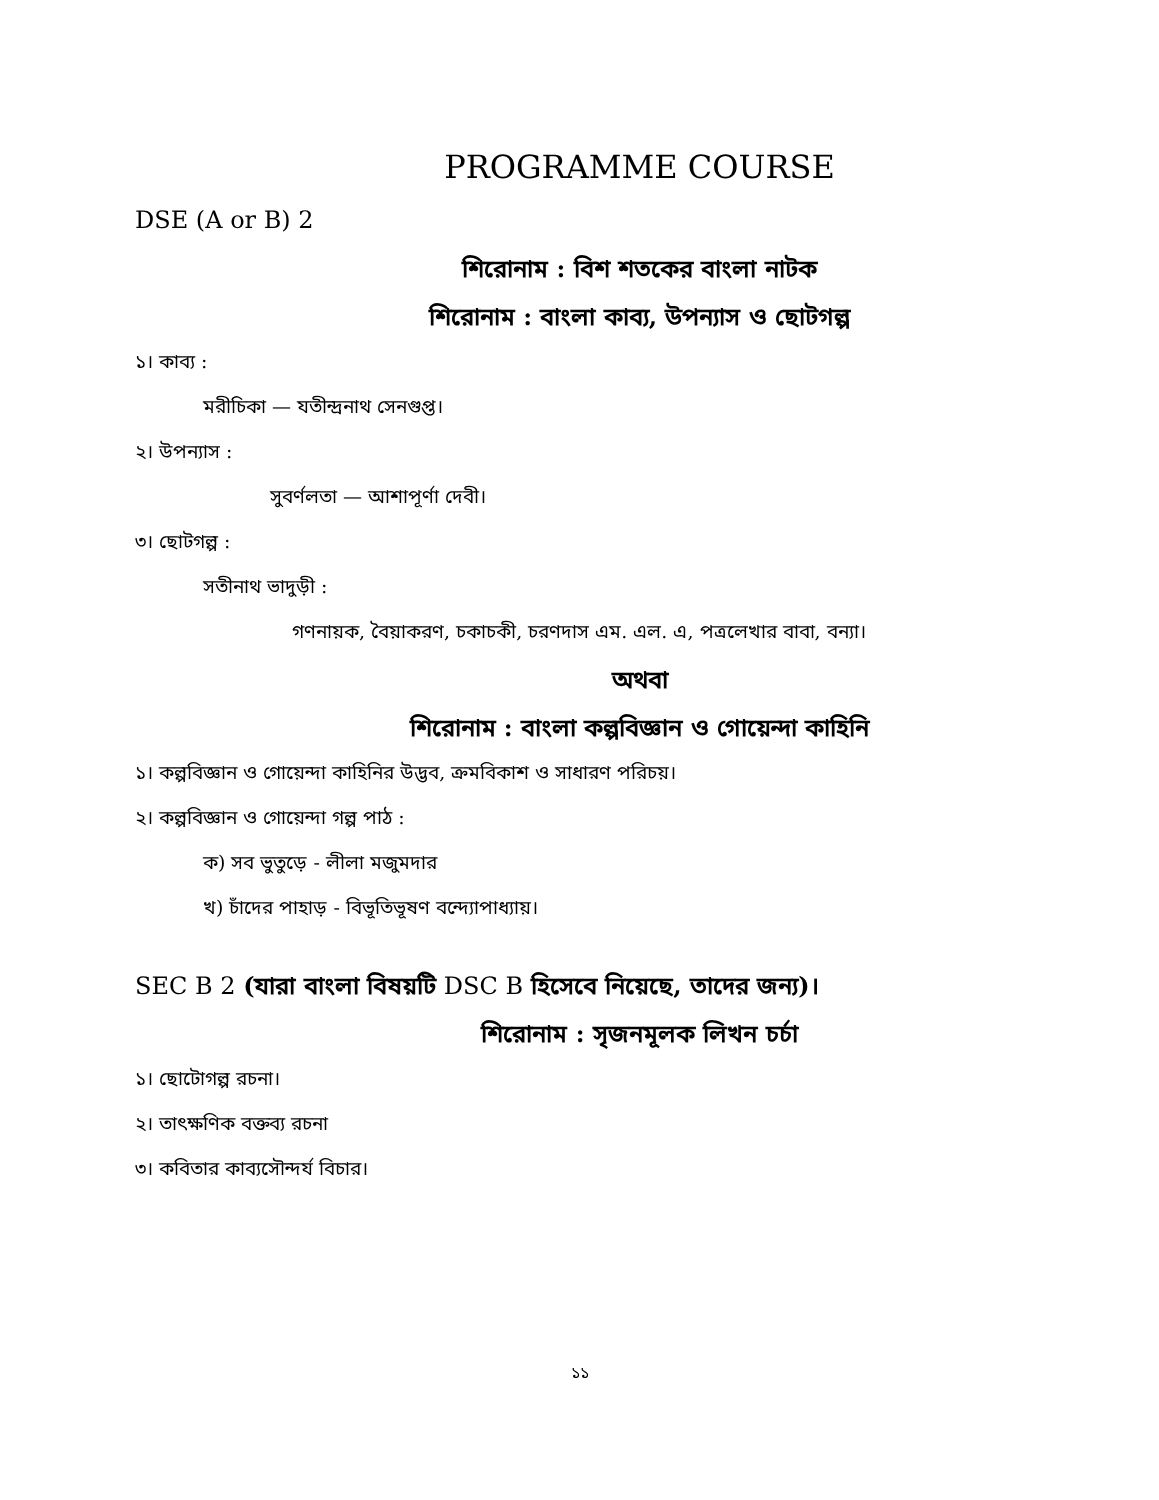PROGRAMME COURSE
DSE (A or B) 2
শিরোনাম : বিশ শতকের বাংলা নাটক
শিরোনাম : বাংলা কাব্য, উপন্যাস ও ছোটগল্প
১। কাব্য :
মরীচিকা — যতীন্দ্রনাথ সেনগুপ্ত।
২। উপন্যাস :
সুবর্ণলতা — আশাপূর্ণা দেবী।
৩। ছোটগল্প :
সতীনাথ ভাদুড়ী :
গণনায়ক, বৈয়াকরণ, চকাচকী, চরণদাস এম. এল. এ, পত্রলেখার বাবা, বন্যা।
অথবা
শিরোনাম : বাংলা কল্পবিজ্ঞান ও গোয়েন্দা কাহিনি
১। কল্পবিজ্ঞান ও গোয়েন্দা কাহিনির উদ্ভব, ক্রমবিকাশ ও সাধারণ পরিচয়।
২। কল্পবিজ্ঞান ও গোয়েন্দা গল্প পাঠ :
ক) সব ভুতুড়ে - লীলা মজুমদার
খ) চাঁদের পাহাড় - বিভূতিভূষণ বন্দ্যোপাধ্যায়।
SEC B 2 (যারা বাংলা বিষয়টি DSC B হিসেবে নিয়েছে, তাদের জন্য)।
শিরোনাম : সৃজনমূলক লিখন চর্চা
১। ছোটোগল্প রচনা।
২। তাৎক্ষণিক বক্তব্য রচনা
৩। কবিতার কাব্যসৌন্দর্য বিচার।
১১